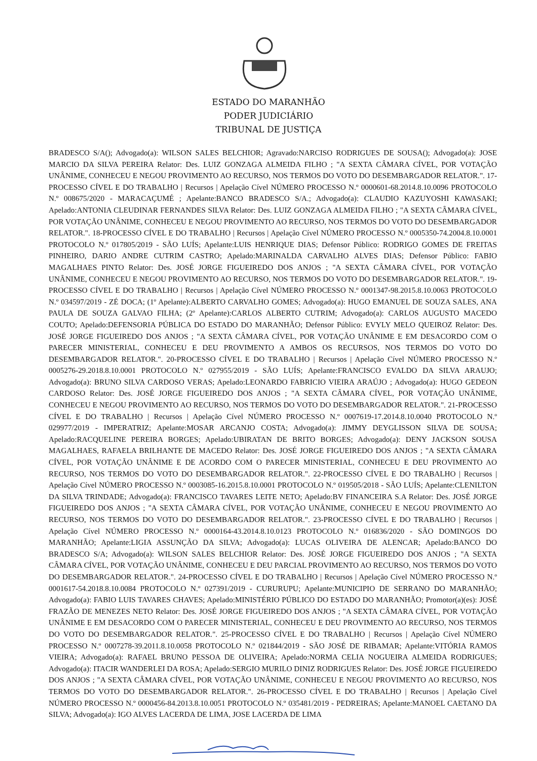ESTADO DO MARANHÃO
PODER JUDICIÁRIO
TRIBUNAL DE JUSTIÇA
BRADESCO S/A(); Advogado(a): WILSON SALES BELCHIOR; Agravado:NARCISO RODRIGUES DE SOUSA(); Advogado(a): JOSE MARCIO DA SILVA PEREIRA Relator: Des. LUIZ GONZAGA ALMEIDA FILHO ; "A SEXTA CÂMARA CÍVEL, POR VOTAÇÃO UNÂNIME, CONHECEU E NEGOU PROVIMENTO AO RECURSO, NOS TERMOS DO VOTO DO DESEMBARGADOR RELATOR.". 17-PROCESSO CÍVEL E DO TRABALHO | Recursos | Apelação Cível NÚMERO PROCESSO N.º 0000601-68.2014.8.10.0096 PROTOCOLO N.º 008675/2020 - MARACAÇUMÉ ; Apelante:BANCO BRADESCO S/A.; Advogado(a): CLAUDIO KAZUYOSHI KAWASAKI; Apelado:ANTONIA CLEUDINAR FERNANDES SILVA Relator: Des. LUIZ GONZAGA ALMEIDA FILHO ; "A SEXTA CÂMARA CÍVEL, POR VOTAÇÃO UNÂNIME, CONHECEU E NEGOU PROVIMENTO AO RECURSO, NOS TERMOS DO VOTO DO DESEMBARGADOR RELATOR.". 18-PROCESSO CÍVEL E DO TRABALHO | Recursos | Apelação Cível NÚMERO PROCESSO N.º 0005350-74.2004.8.10.0001 PROTOCOLO N.º 017805/2019 - SÃO LUÍS; Apelante:LUIS HENRIQUE DIAS; Defensor Público: RODRIGO GOMES DE FREITAS PINHEIRO, DARIO ANDRE CUTRIM CASTRO; Apelado:MARINALDA CARVALHO ALVES DIAS; Defensor Público: FABIO MAGALHAES PINTO Relator: Des. JOSÉ JORGE FIGUEIREDO DOS ANJOS ; "A SEXTA CÂMARA CÍVEL, POR VOTAÇÃO UNÂNIME, CONHECEU E NEGOU PROVIMENTO AO RECURSO, NOS TERMOS DO VOTO DO DESEMBARGADOR RELATOR.". 19-PROCESSO CÍVEL E DO TRABALHO | Recursos | Apelação Cível NÚMERO PROCESSO N.º 0001347-98.2015.8.10.0063 PROTOCOLO N.º 034597/2019 - ZÉ DOCA; (1º Apelante):ALBERTO CARVALHO GOMES; Advogado(a): HUGO EMANUEL DE SOUZA SALES, ANA PAULA DE SOUZA GALVAO FILHA; (2º Apelante):CARLOS ALBERTO CUTRIM; Advogado(a): CARLOS AUGUSTO MACEDO COUTO; Apelado:DEFENSORIA PÚBLICA DO ESTADO DO MARANHÃO; Defensor Público: EVYLY MELO QUEIROZ Relator: Des. JOSÉ JORGE FIGUEIREDO DOS ANJOS ; "A SEXTA CÂMARA CÍVEL, POR VOTAÇÃO UNÂNIME E EM DESACORDO COM O PARECER MINISTERIAL, CONHECEU E DEU PROVIMENTO A AMBOS OS RECURSOS, NOS TERMOS DO VOTO DO DESEMBARGADOR RELATOR.". 20-PROCESSO CÍVEL E DO TRABALHO | Recursos | Apelação Cível NÚMERO PROCESSO N.º 0005276-29.2018.8.10.0001 PROTOCOLO N.º 027955/2019 - SÃO LUÍS; Apelante:FRANCISCO EVALDO DA SILVA ARAUJO; Advogado(a): BRUNO SILVA CARDOSO VERAS; Apelado:LEONARDO FABRICIO VIEIRA ARAÚJO ; Advogado(a): HUGO GEDEON CARDOSO Relator: Des. JOSÉ JORGE FIGUEIREDO DOS ANJOS ; "A SEXTA CÂMARA CÍVEL, POR VOTAÇÃO UNÂNIME, CONHECEU E NEGOU PROVIMENTO AO RECURSO, NOS TERMOS DO VOTO DO DESEMBARGADOR RELATOR.". 21-PROCESSO CÍVEL E DO TRABALHO | Recursos | Apelação Cível NÚMERO PROCESSO N.º 0007619-17.2014.8.10.0040 PROTOCOLO N.º 029977/2019 - IMPERATRIZ; Apelante:MOSAR ARCANJO COSTA; Advogado(a): JIMMY DEYGLISSON SILVA DE SOUSA; Apelado:RACQUELINE PEREIRA BORGES; Apelado:UBIRATAN DE BRITO BORGES; Advogado(a): DENY JACKSON SOUSA MAGALHAES, RAFAELA BRILHANTE DE MACEDO Relator: Des. JOSÉ JORGE FIGUEIREDO DOS ANJOS ; "A SEXTA CÂMARA CÍVEL, POR VOTAÇÃO UNÂNIME E DE ACORDO COM O PARECER MINISTERIAL, CONHECEU E DEU PROVIMENTO AO RECURSO, NOS TERMOS DO VOTO DO DESEMBARGADOR RELATOR.". 22-PROCESSO CÍVEL E DO TRABALHO | Recursos | Apelação Cível NÚMERO PROCESSO N.º 0003085-16.2015.8.10.0001 PROTOCOLO N.º 019505/2018 - SÃO LUÍS; Apelante:CLENILTON DA SILVA TRINDADE; Advogado(a): FRANCISCO TAVARES LEITE NETO; Apelado:BV FINANCEIRA S.A Relator: Des. JOSÉ JORGE FIGUEIREDO DOS ANJOS ; "A SEXTA CÂMARA CÍVEL, POR VOTAÇÃO UNÂNIME, CONHECEU E NEGOU PROVIMENTO AO RECURSO, NOS TERMOS DO VOTO DO DESEMBARGADOR RELATOR.". 23-PROCESSO CÍVEL E DO TRABALHO | Recursos | Apelação Cível NÚMERO PROCESSO N.º 0000164-43.2014.8.10.0123 PROTOCOLO N.º 016836/2020 - SÃO DOMINGOS DO MARANHÃO; Apelante:LIGIA ASSUNÇÃO DA SILVA; Advogado(a): LUCAS OLIVEIRA DE ALENCAR; Apelado:BANCO DO BRADESCO S/A; Advogado(a): WILSON SALES BELCHIOR Relator: Des. JOSÉ JORGE FIGUEIREDO DOS ANJOS ; "A SEXTA CÂMARA CÍVEL, POR VOTAÇÃO UNÂNIME, CONHECEU E DEU PARCIAL PROVIMENTO AO RECURSO, NOS TERMOS DO VOTO DO DESEMBARGADOR RELATOR.". 24-PROCESSO CÍVEL E DO TRABALHO | Recursos | Apelação Cível NÚMERO PROCESSO N.º 0001617-54.2018.8.10.0084 PROTOCOLO N.º 027391/2019 - CURURUPU; Apelante:MUNICIPIO DE SERRANO DO MARANHÃO; Advogado(a): FABIO LUIS TAVARES CHAVES; Apelado:MINISTÉRIO PÚBLICO DO ESTADO DO MARANHÃO; Promotor(a)(es): JOSÉ FRAZÃO DE MENEZES NETO Relator: Des. JOSÉ JORGE FIGUEIREDO DOS ANJOS ; "A SEXTA CÂMARA CÍVEL, POR VOTAÇÃO UNÂNIME E EM DESACORDO COM O PARECER MINISTERIAL, CONHECEU E DEU PROVIMENTO AO RECURSO, NOS TERMOS DO VOTO DO DESEMBARGADOR RELATOR.". 25-PROCESSO CÍVEL E DO TRABALHO | Recursos | Apelação Cível NÚMERO PROCESSO N.º 0007278-39.2011.8.10.0058 PROTOCOLO N.º 021844/2019 - SÃO JOSÉ DE RIBAMAR; Apelante:VITÓRIA RAMOS VIEIRA; Advogado(a): RAFAEL BRUNO PESSOA DE OLIVEIRA; Apelado:NORMA CELIA NOGUEIRA ALMEIDA RODRIGUES; Advogado(a): ITACIR WANDERLEI DA ROSA; Apelado:SERGIO MURILO DINIZ RODRIGUES Relator: Des. JOSÉ JORGE FIGUEIREDO DOS ANJOS ; "A SEXTA CÂMARA CÍVEL, POR VOTAÇÃO UNÂNIME, CONHECEU E NEGOU PROVIMENTO AO RECURSO, NOS TERMOS DO VOTO DO DESEMBARGADOR RELATOR.". 26-PROCESSO CÍVEL E DO TRABALHO | Recursos | Apelação Cível NÚMERO PROCESSO N.º 0000456-84.2013.8.10.0051 PROTOCOLO N.º 035481/2019 - PEDREIRAS; Apelante:MANOEL CAETANO DA SILVA; Advogado(a): IGO ALVES LACERDA DE LIMA, JOSE LACERDA DE LIMA